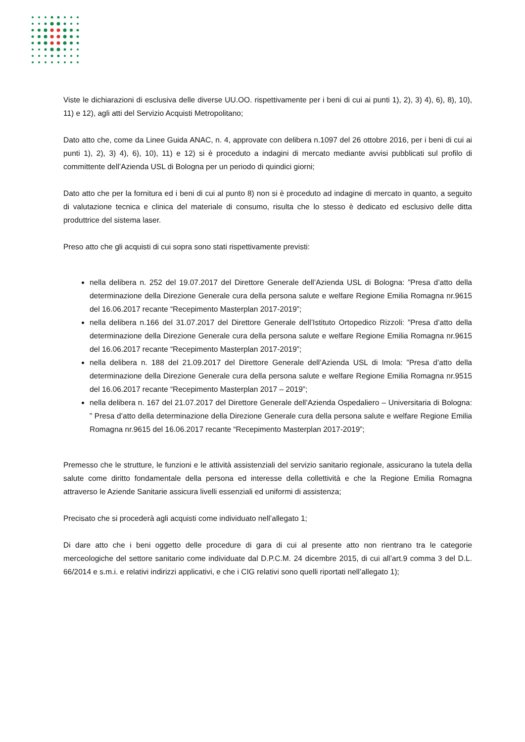Viste le dichiarazioni di esclusiva delle diverse UU.OO. rispettivamente per i beni di cui ai punti 1), 2), 3) 4), 6), 8), 10), 11) e 12), agli atti del Servizio Acquisti Metropolitano;
Dato atto che, come da Linee Guida ANAC, n. 4, approvate con delibera n.1097 del 26 ottobre 2016, per i beni di cui ai punti 1), 2), 3) 4), 6), 10), 11) e 12) si è proceduto a indagini di mercato mediante avvisi pubblicati sul profilo di committente dell’Azienda USL di Bologna per un periodo di quindici giorni;
Dato atto che per la fornitura ed i beni di cui al punto 8) non si è proceduto ad indagine di mercato in quanto, a seguito di valutazione tecnica e clinica del materiale di consumo, risulta che lo stesso è dedicato ed esclusivo delle ditta produttrice del sistema laser.
Preso atto che gli acquisti di cui sopra sono stati rispettivamente previsti:
nella delibera n. 252 del 19.07.2017 del Direttore Generale dell’Azienda USL di Bologna: ”Presa d’atto della determinazione della Direzione Generale cura della persona salute e welfare Regione Emilia Romagna nr.9615 del 16.06.2017 recante “Recepimento Masterplan 2017-2019”;
nella delibera n.166 del 31.07.2017 del Direttore Generale dell’Istituto Ortopedico Rizzoli: ”Presa d’atto della determinazione della Direzione Generale cura della persona salute e welfare Regione Emilia Romagna nr.9615 del 16.06.2017 recante “Recepimento Masterplan 2017-2019”;
nella delibera n. 188 del 21.09.2017 del Direttore Generale dell’Azienda USL di Imola: ”Presa d’atto della determinazione della Direzione Generale cura della persona salute e welfare Regione Emilia Romagna nr.9515 del 16.06.2017 recante “Recepimento Masterplan 2017 – 2019”;
nella delibera n. 167 del 21.07.2017 del Direttore Generale dell’Azienda Ospedaliero – Universitaria di Bologna: ” Presa d’atto della determinazione della Direzione Generale cura della persona salute e welfare Regione Emilia Romagna nr.9615 del 16.06.2017 recante “Recepimento Masterplan 2017-2019”;
Premesso che le strutture, le funzioni e le attività assistenziali del servizio sanitario regionale, assicurano la tutela della salute come diritto fondamentale della persona ed interesse della collettività e che la Regione Emilia Romagna attraverso le Aziende Sanitarie assicura livelli essenziali ed uniformi di assistenza;
Precisato che si procederà agli acquisti come individuato nell’allegato 1;
Di dare atto che i beni oggetto delle procedure di gara di cui al presente atto non rientrano tra le categorie merceologiche del settore sanitario come individuate dal D.P.C.M. 24 dicembre 2015, di cui all’art.9 comma 3 del D.L. 66/2014 e s.m.i. e relativi indirizzi applicativi, e che i CIG relativi sono quelli riportati nell’allegato 1);